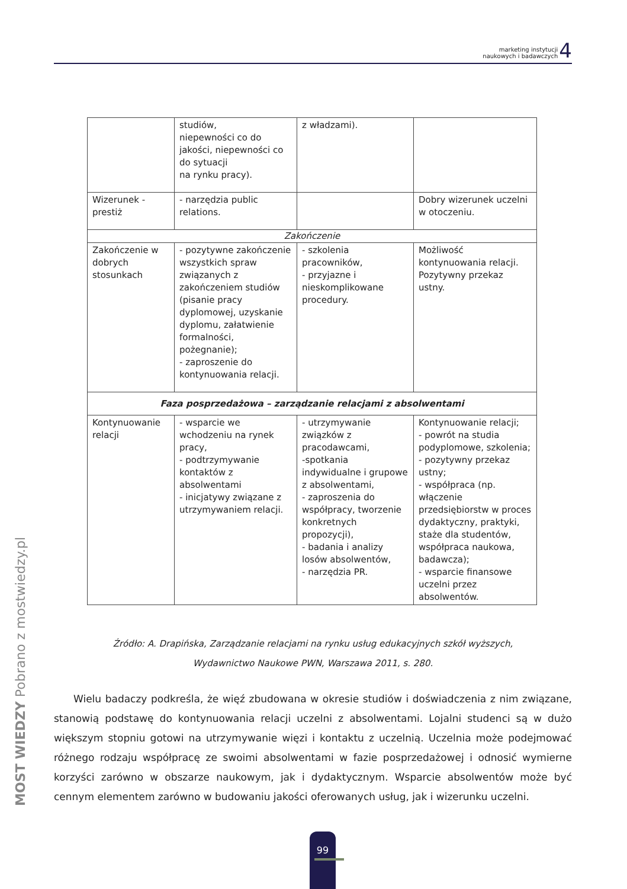marketing instytucji
naukowych i badawczych
4
| | studiów, niepewności co do jakości, niepewności co do sytuacji na rynku pracy). | z władzami). | |
| Wizerunek - prestiż | - narzędzia public relations. | | Dobry wizerunek uczelni w otoczeniu. |
| Zakończenie | | | |
| Zakończenie w dobrych stosunkach | - pozytywne zakończenie wszystkich spraw związanych z zakończeniem studiów (pisanie pracy dyplomowej, uzyskanie dyplomu, załatwienie formalności, pożegnanie); - zaproszenie do kontynuowania relacji. | - szkolenia pracowników, - przyjazne i nieskomplikowane procedury. | Możliwość kontynuowania relacji. Pozytywny przekaz ustny. |
| Faza posprzedażowa – zarządzanie relacjami z absolwentami | | | |
| Kontynuowanie relacji | - wsparcie we wchodzeniu na rynek pracy, - podtrzymywanie kontaktów z absolwentami - inicjatywy związane z utrzymywaniem relacji. | - utrzymywanie związków z pracodawcami, -spotkania indywidualne i grupowe z absolwentami, - zaproszenia do współpracy, tworzenie konkretnych propozycji), - badania i analizy losów absolwentów, - narzędzia PR. | Kontynuowanie relacji; - powrót na studia podyplomowe, szkolenia; - pozytywny przekaz ustny; - współpraca (np. włączenie przedsiębiorstw w proces dydaktyczny, praktyki, staże dla studentów, współpraca naukowa, badawcza); - wsparcie finansowe uczelni przez absolwentów. |
Źródło: A. Drapińska, Zarządzanie relacjami na rynku usług edukacyjnych szkół wyższych,
Wydawnictwo Naukowe PWN, Warszawa 2011, s. 280.
Wielu badaczy podkreśla, że więź zbudowana w okresie studiów i doświadczenia z nim związane, stanowią podstawę do kontynuowania relacji uczelni z absolwentami. Lojalni studenci są w dużo większym stopniu gotowi na utrzymywanie więzi i kontaktu z uczelnią. Uczelnia może podejmować różnego rodzaju współpracę ze swoimi absolwentami w fazie posprzedażowej i odnosić wymierne korzyści zarówno w obszarze naukowym, jak i dydaktycznym. Wsparcie absolwentów może być cennym elementem zarówno w budowaniu jakości oferowanych usług, jak i wizerunku uczelni.
MOST WIEDZY Pobrano z mostwiedzy.pl
99